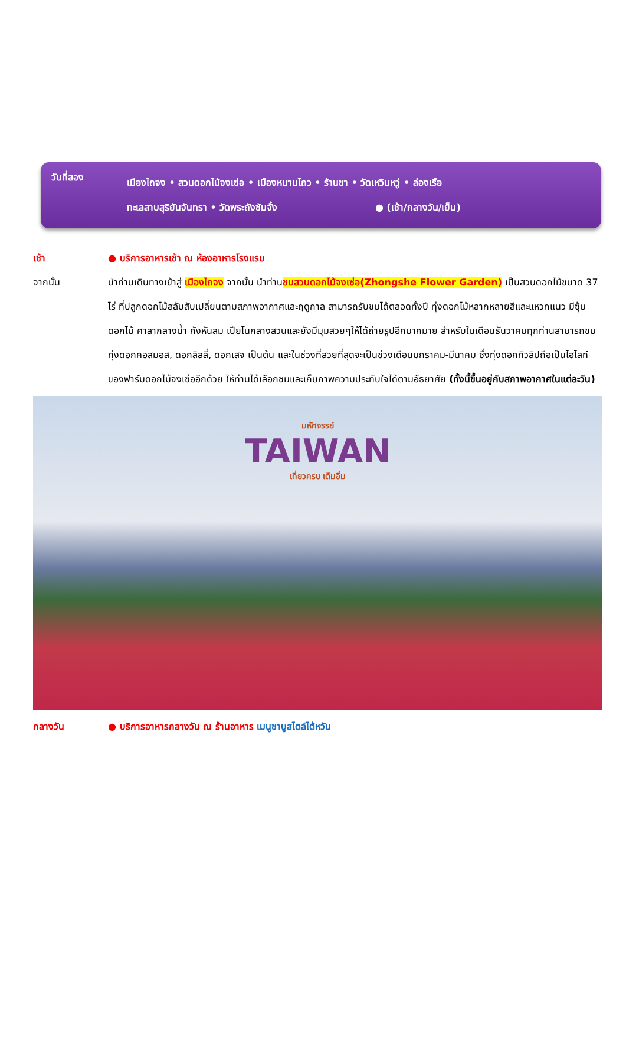วันที่สอง
เมืองไถจง • สวนดอกไม้จงเซ่อ • เมืองหนานโถว • ร้านชา • วัดเหวินหวู่ • ล่องเรือ
ทะเลสาบสุริยันจันทรา • วัดพระถังซัมจั๋ง ● (เช้า/กลางวัน/เย็น)
เช้า ● บริการอาหารเช้า ณ ห้องอาหารโรงแรม
จากนั้น นำท่านเดินทางเข้าสู่ เมืองไถจง จากนั้น นำท่านชมสวนดอกไม้จงเซ่อ(Zhongshe Flower Garden) เป็นสวนดอกไม้ขนาด 37 ไร่ ที่ปลูกดอกไม้สลับสับเปลี่ยนตามสภาพอากาศและฤดูกาล สามารถรับชมได้ตลอดทั้งปี ทุ่งดอกไม้หลากหลายสีและแหวกแนว มีซุ้มดอกไม้ ศาลากลางน้ำ กังหันลม เปียโนกลางสวนและยังมีมุมสวยๆให้ได้ถ่ายรูปอีกมากมาย สำหรับในเดือนธันวาคมทุกท่านสามารถชมทุ่งดอกคอสมอส, ดอกลิลลี่, ดอกเสจ เป็นต้น และในช่วงที่สวยที่สุดจะเป็นช่วงเดือนมกราคม-มีนาคม ซึ่งทุ่งดอกทิวลิปถือเป็นไฮไลท์ของฟาร์มดอกไม้จงเซ่ออีกด้วย ให้ท่านได้เลือกชมและเก็บภาพความประทับใจได้ตามอัธยาศัย (ทั้งนี้ขึ้นอยู่กับสภาพอากาศในแต่ละวัน)
มหัศจรรย์
TAIWAN
เที่ยวครบ เต็มอิ่ม
กลางวัน ● บริการอาหารกลางวัน ณ ร้านอาหาร เมนูชาบูสไตล์ไต้หวัน